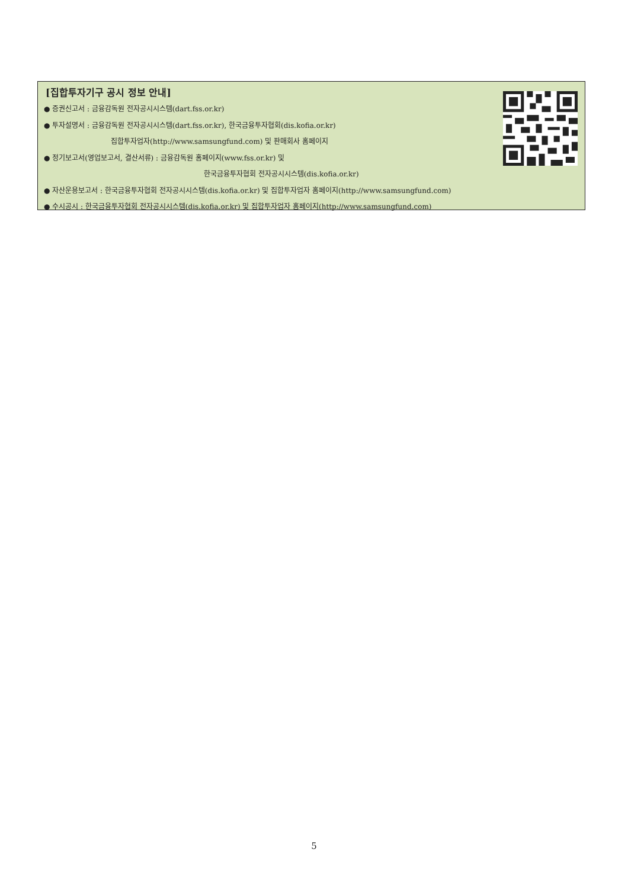[집합투자기구 공시 정보 안내]
● 증권신고서 : 금융감독원 전자공시시스템(dart.fss.or.kr)
● 투자설명서 : 금융감독원 전자공시시스템(dart.fss.or.kr), 한국금융투자협회(dis.kofia.or.kr)
집합투자업자(http://www.samsungfund.com) 및 판매회사 홈페이지
● 정기보고서(영업보고서, 결산서류) : 금융감독원 홈페이지(www.fss.or.kr) 및
한국금융투자협회 전자공시시스템(dis.kofia.or.kr)
● 자산운용보고서 : 한국금융투자협회 전자공시시스템(dis.kofia.or.kr) 및 집합투자업자 홈페이지(http://www.samsungfund.com)
● 수시공시 : 한국금융투자협회 전자공시시스템(dis.kofia.or.kr) 및 집합투자업자 홈페이지(http://www.samsungfund.com)
5